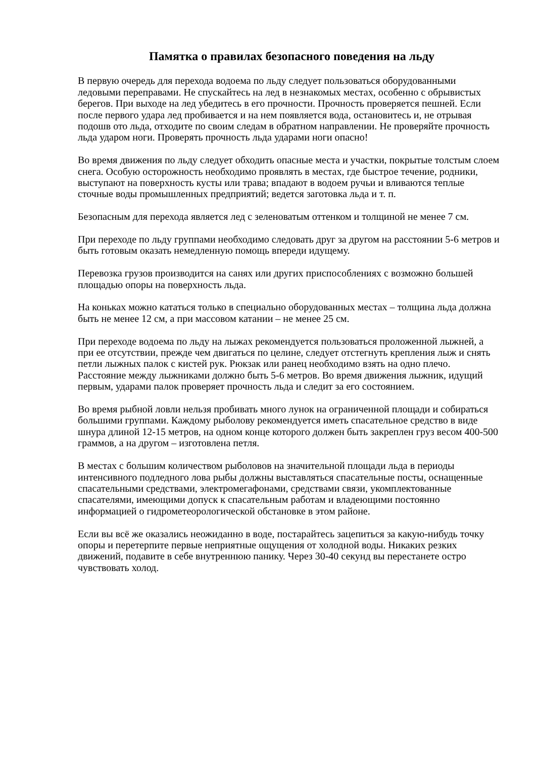Памятка о правилах безопасного поведения на льду
В первую очередь для перехода водоема по льду следует пользоваться оборудованными ледовыми переправами. Не спускайтесь на лед в незнакомых местах, особенно с обрывистых берегов. При выходе на лед убедитесь в его прочности. Прочность проверяется пешней. Если после первого удара лед пробивается и на нем появляется вода, остановитесь и, не отрывая подошв ото льда, отходите по своим следам в обратном направлении. Не проверяйте прочность льда ударом ноги. Проверять прочность льда ударами ноги опасно!
Во время движения по льду следует обходить опасные места и участки, покрытые толстым слоем снега. Особую осторожность необходимо проявлять в местах, где быстрое течение, родники, выступают на поверхность кусты или трава; впадают в водоем ручьи и вливаются теплые сточные воды промышленных предприятий; ведется заготовка льда и т. п.
Безопасным для перехода является лед с зеленоватым оттенком и толщиной не менее 7 см.
При переходе по льду группами необходимо следовать друг за другом на расстоянии 5-6 метров и быть готовым оказать немедленную помощь впереди идущему.
Перевозка грузов производится на санях или других приспособлениях с возможно большей площадью опоры на поверхность льда.
На коньках можно кататься только в специально оборудованных местах – толщина льда должна быть не менее 12 см, а при массовом катании – не менее 25 см.
При переходе водоема по льду на лыжах рекомендуется пользоваться проложенной лыжней, а при ее отсутствии, прежде чем двигаться по целине, следует отстегнуть крепления лыж и снять петли лыжных палок с кистей рук. Рюкзак или ранец необходимо взять на одно плечо. Расстояние между лыжниками должно быть 5-6 метров. Во время движения лыжник, идущий первым, ударами палок проверяет прочность льда и следит за его состоянием.
Во время рыбной ловли нельзя пробивать много лунок на ограниченной площади и собираться большими группами. Каждому рыболову рекомендуется иметь спасательное средство в виде шнура длиной 12-15 метров, на одном конце которого должен быть закреплен груз весом 400-500 граммов, а на другом – изготовлена петля.
В местах с большим количеством рыболовов на значительной площади льда в периоды интенсивного подледного лова рыбы должны выставляться спасательные посты, оснащенные спасательными средствами, электромегафонами, средствами связи, укомплектованные спасателями, имеющими допуск к спасательным работам и владеющими постоянно информацией о гидрометеорологической обстановке в этом районе.
Если вы всё же оказались неожиданно в воде, постарайтесь зацепиться за какую-нибудь точку опоры и перетерпите первые неприятные ощущения от холодной воды. Никаких резких движений, подавите в себе внутреннюю панику. Через 30-40 секунд вы перестанете остро чувствовать холод.